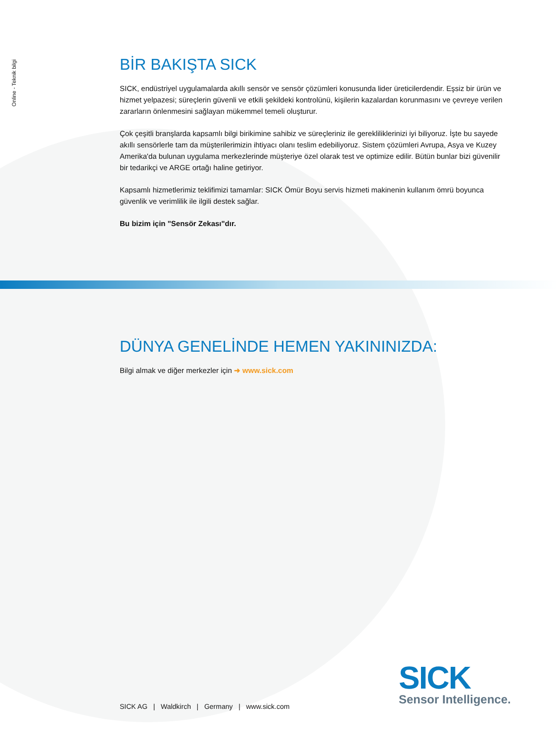Online - Teknik bilgi
BİR BAKIŞTA SICK
SICK, endüstriyel uygulamalarda akıllı sensör ve sensör çözümleri konusunda lider üreticilerdendir. Eşsiz bir ürün ve hizmet yelpazesi; süreçlerin güvenli ve etkili şekildeki kontrolünü, kişilerin kazalardan korunmasını ve çevreye verilen zararların önlenmesini sağlayan mükemmel temeli oluşturur.
Çok çeşitli branşlarda kapsamlı bilgi birikimine sahibiz ve süreçleriniz ile gerekliliklerinizi iyi biliyoruz. İşte bu sayede akıllı sensörlerle tam da müşterilerimizin ihtiyacı olanı teslim edebiliyoruz. Sistem çözümleri Avrupa, Asya ve Kuzey Amerika'da bulunan uygulama merkezlerinde müşteriye özel olarak test ve optimize edilir. Bütün bunlar bizi güvenilir bir tedarikçi ve ARGE ortağı haline getiriyor.
Kapsamlı hizmetlerimiz teklifimizi tamamlar: SICK Ömür Boyu servis hizmeti makinenin kullanım ömrü boyunca güvenlik ve verimlilik ile ilgili destek sağlar.
Bu bizim için "Sensör Zekası"dır.
DÜNYA GENELİNDE HEMEN YAKININIZDA:
Bilgi almak ve diğer merkezler için ➜ www.sick.com
SICK
Sensor Intelligence.
SICK AG | Waldkirch | Germany | www.sick.com